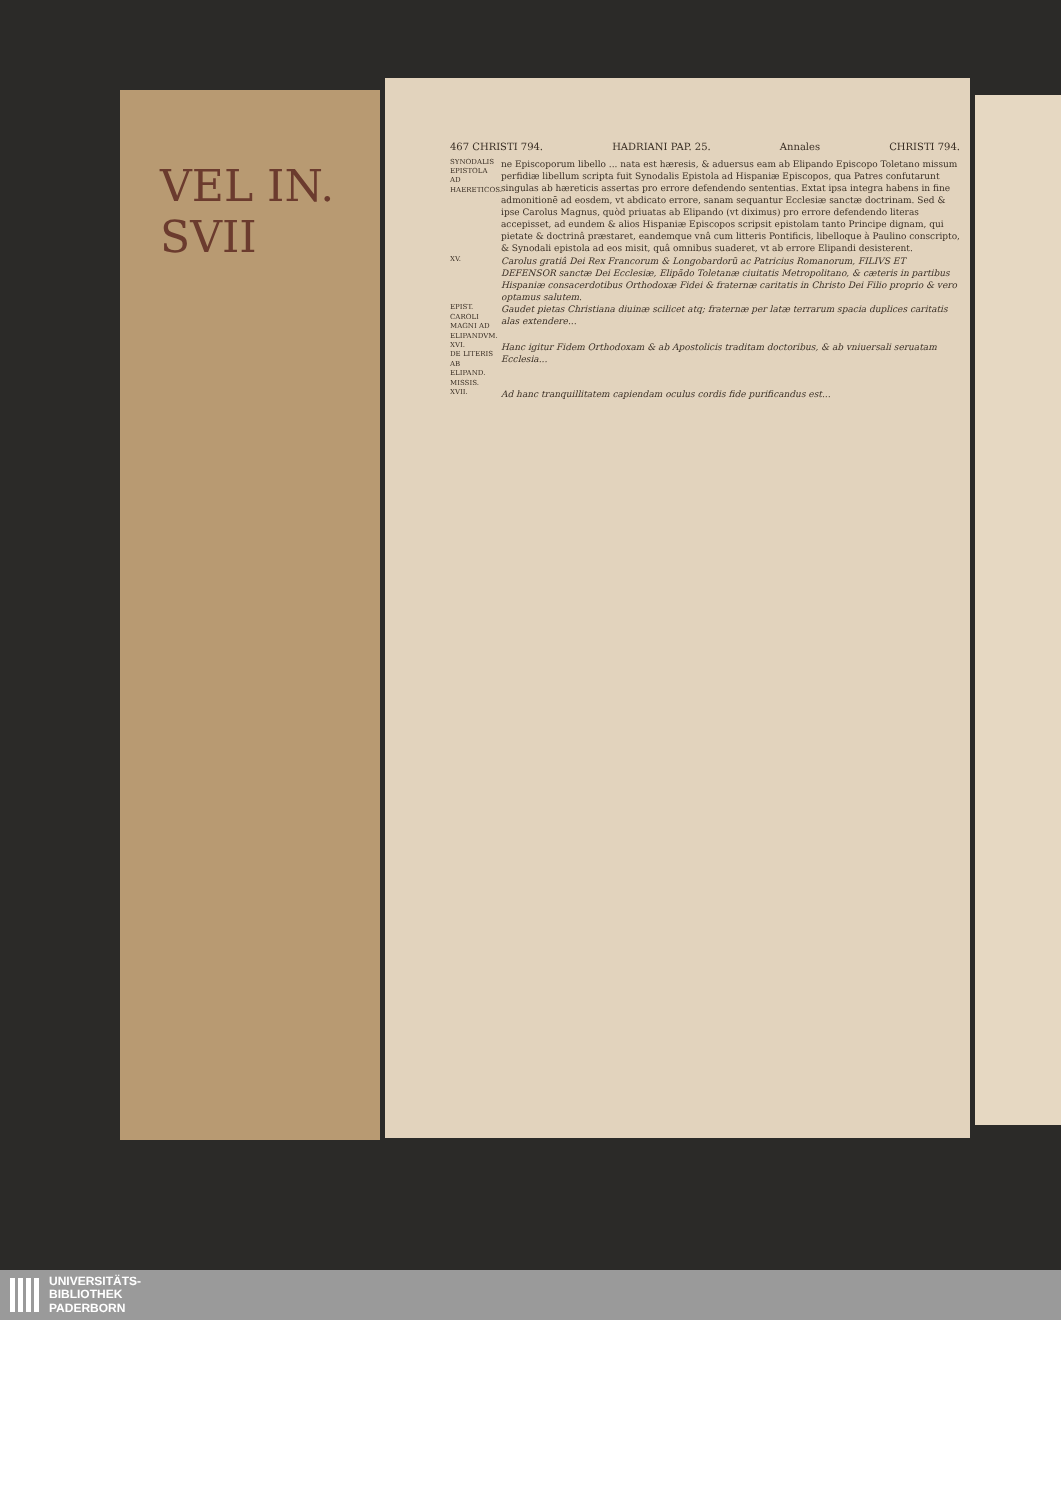VEL IN.
SVII
467 CHRISTI 794. HADRIANI PAP. 25. Annales CHRISTI 794.
SYNODALIS EPISTOLA AD HAERETICOS.
ne Episcoporum libello ... nata est hæresis, & aduersus eam ab Elipando Episcopo Toletano missum perfidiæ libellum scripta fuit Synodalis Epistola ad Hispaniæ Episcopos, qua Patres confutarunt singulas ab hæreticis assertas pro errore defendendo sententias. Extat ipsa integra habens in fine admonitionē ad eosdem, vt abdicato errore, sanam sequantur Ecclesiæ sanctæ doctrinam. Sed & ipse Carolus Magnus, quòd priuatas ab Elipando (vt diximus) pro errore defendendo literas accepisset, ad eundem & alios Hispaniæ Episcopos scripsit epistolam tanto Principe dignam, qui pietate & doctrinâ præstaret, eandemque vnâ cum litteris Pontificis, libelloque à Paulino conscripto, & Synodali epistola ad eos misit, quâ omnibus suaderet, vt ab errore Elipandi desisterent.
XV.
Carolus gratiâ Dei Rex Francorum & Longobardorũ ac Patricius Romanorum, FILIVS ET DEFENSOR sanctæ Dei Ecclesiæ, Elipãdo Toletanæ ciuitatis Metropolitano, & cæteris in partibus Hispaniæ consacerdotibus Orthodoxæ Fidei & fraternæ caritatis in Christo Dei Filio proprio & vero optamus salutem.
EPIST. CAROLI MAGNI AD ELIPANDVM.
Gaudet pietas Christiana diuinæ scilicet atq; fraternæ per latæ terrarum spacia duplices caritatis alas extendere...
XVI.
DE LITERIS AB ELIPAND. MISSIS.
Hanc igitur Fidem Orthodoxam & ab Apostolicis traditam doctoribus, & ab vniuersali seruatam Ecclesia...
XVII.
Ad hanc tranquillitatem capiendam oculus cordis fide purificandus est...
UNIVERSITÄTS-
BIBLIOTHEK
PADERBORN